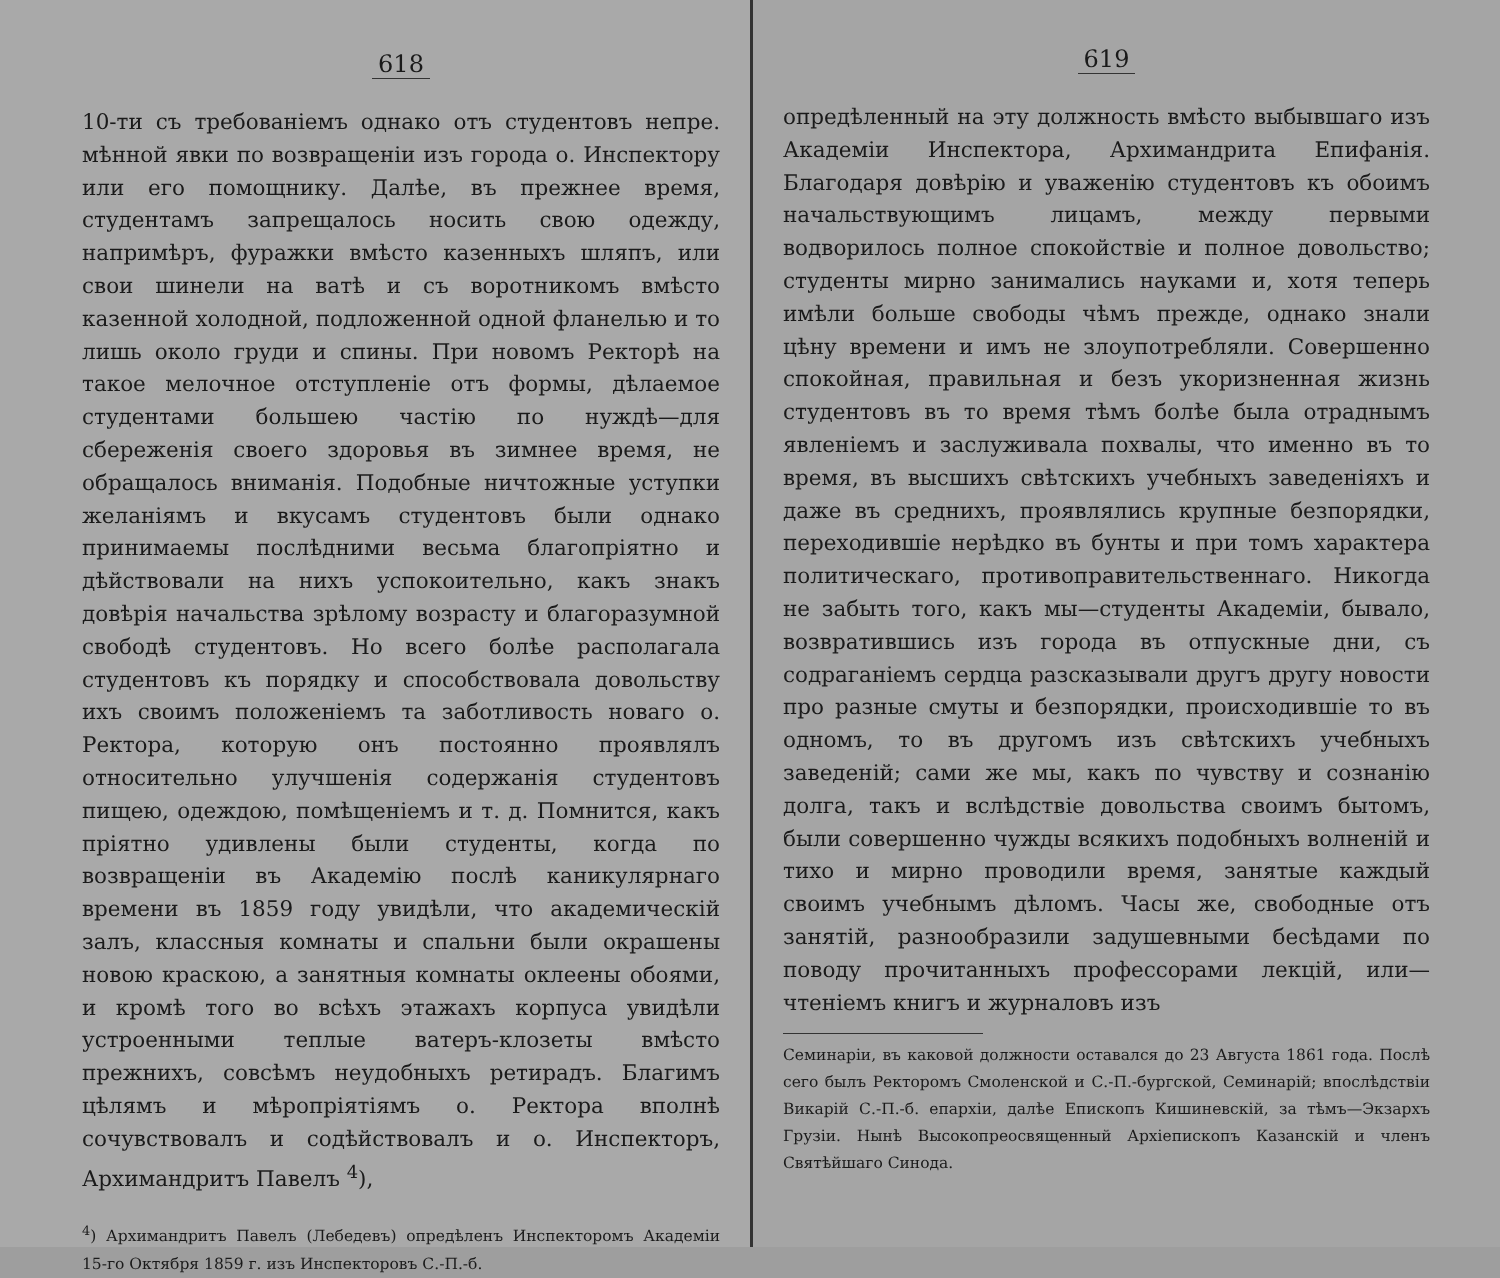618
10-ти съ требованіемъ однако отъ студентовъ непре. мѣнной явки по возвращеніи изъ города о. Инспектору или его помощнику. Далѣе, въ прежнее время, студентамъ запрещалось носить свою одежду, напримѣръ, фуражки вмѣсто казенныхъ шляпъ, или свои шинели на ватѣ и съ воротникомъ вмѣсто казенной холодной, подложенной одной фланелью и то лишь около груди и спины. При новомъ Ректорѣ на такое мелочное отступленіе отъ формы, дѣлаемое студентами большею частію по нуждѣ—для сбереженія своего здоровья въ зимнее время, не обращалось вниманія. Подобные ничтожные уступки желаніямъ и вкусамъ студентовъ были однако принимаемы послѣдними весьма благопріятно и дѣйствовали на нихъ успокоительно, какъ знакъ довѣрія начальства зрѣлому возрасту и благоразумной свободѣ студентовъ. Но всего болѣе располагала студентовъ къ порядку и способствовала довольству ихъ своимъ положеніемъ та заботливость новаго о. Ректора, которую онъ постоянно проявлялъ относительно улучшенія содержанія студентовъ пищею, одеждою, помѣщеніемъ и т. д. Помнится, какъ пріятно удивлены были студенты, когда по возвращеніи въ Академію послѣ каникулярнаго времени въ 1859 году увидѣли, что академическій залъ, классныя комнаты и спальни были окрашены новою краскою, а занятныя комнаты оклеены обоями, и кромѣ того во всѣхъ этажахъ корпуса увидѣли устроенными теплые ватеръ-клозеты вмѣсто прежнихъ, совсѣмъ неудобныхъ ретирадъ. Благимъ цѣлямъ и мѣропріятіямъ о. Ректора вполнѣ сочувствовалъ и содѣйствовалъ и о. Инспекторъ, Архимандритъ Павелъ <sup>4</sup>),
<sup>4</sup>) Архимандритъ Павелъ (Лебедевъ) опредѣленъ Инспекторомъ Академіи 15-го Октября 1859 г. изъ Инспекторовъ С.-П.-б.
619
опредѣленный на эту должность вмѣсто выбывшаго изъ Академіи Инспектора, Архимандрита Епифанія. Благодаря довѣрію и уваженію студентовъ къ обоимъ начальствующимъ лицамъ, между первыми водворилось полное спокойствіе и полное довольство; студенты мирно занимались науками и, хотя теперь имѣли больше свободы чѣмъ прежде, однако знали цѣну времени и имъ не злоупотребляли. Совершенно спокойная, правильная и безъ укоризненная жизнь студентовъ въ то время тѣмъ болѣе была отраднымъ явленіемъ и заслуживала похвалы, что именно въ то время, въ высшихъ свѣтскихъ учебныхъ заведеніяхъ и даже въ среднихъ, проявлялись крупные безпорядки, переходившіе нерѣдко въ бунты и при томъ характера политическаго, противоправительственнаго. Никогда не забыть того, какъ мы—студенты Академіи, бывало, возвратившись изъ города въ отпускные дни, съ содраганіемъ сердца разсказывали другъ другу новости про разные смуты и безпорядки, происходившіе то въ одномъ, то въ другомъ изъ свѣтскихъ учебныхъ заведеній; сами же мы, какъ по чувству и сознанію долга, такъ и вслѣдствіе довольства своимъ бытомъ, были совершенно чужды всякихъ подобныхъ волненій и тихо и мирно проводили время, занятые каждый своимъ учебнымъ дѣломъ. Часы же, свободные отъ занятій, разнообразили задушевными бесѣдами по поводу прочитанныхъ профессорами лекцій, или—чтеніемъ книгъ и журналовъ изъ
Семинаріи, въ каковой должности оставался до 23 Августа 1861 года. Послѣ сего былъ Ректоромъ Смоленской и С.-П.-бургской, Семинарій; впослѣдствіи Викарій С.-П.-б. епархіи, далѣе Епископъ Кишиневскій, за тѣмъ—Экзархъ Грузіи. Нынѣ Высокопреосвященный Архіепископъ Казанскій и членъ Святѣйшаго Синода.